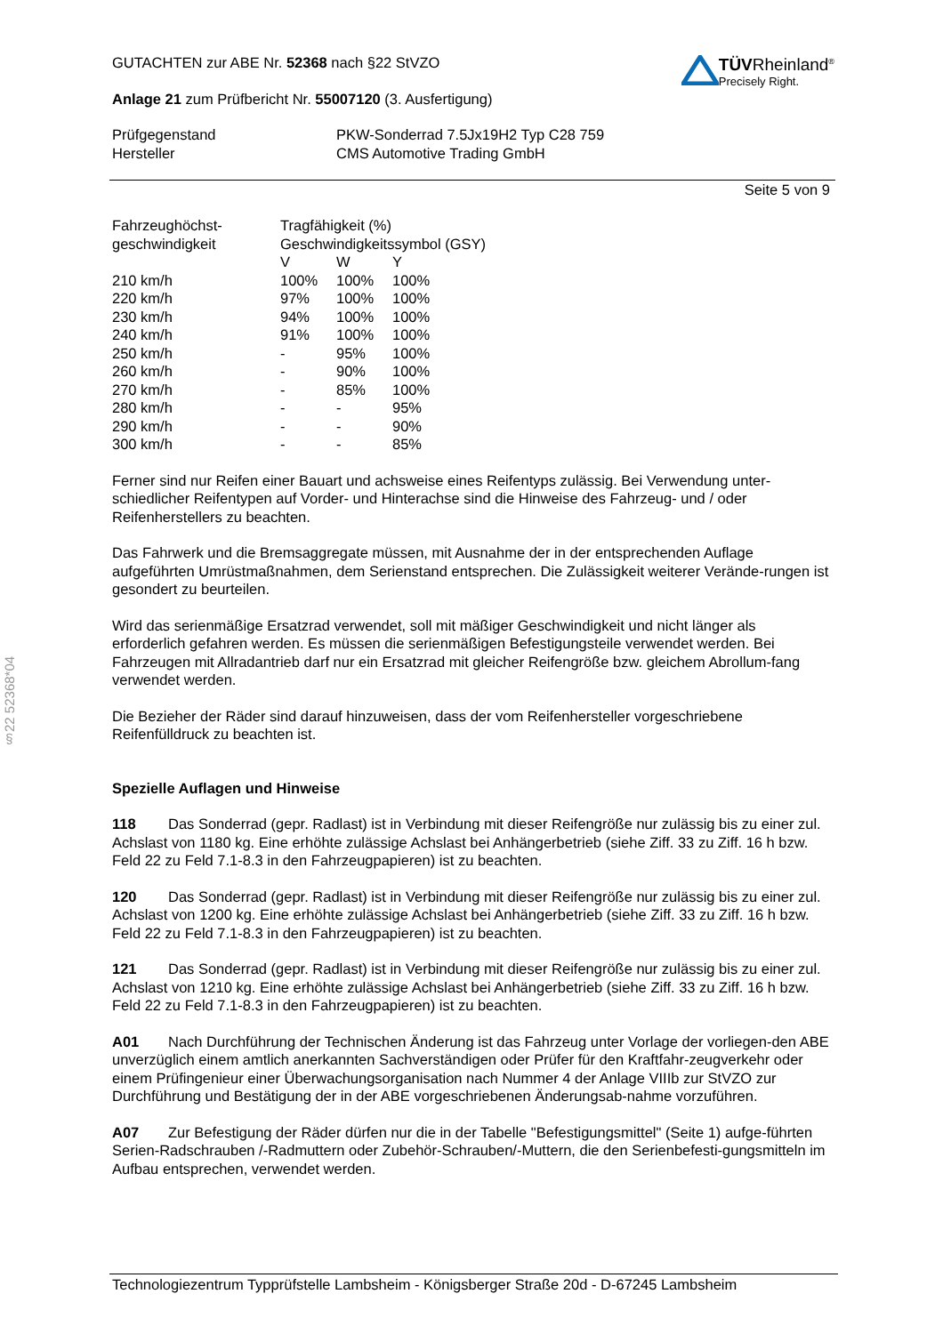§22 52368*04
GUTACHTEN zur ABE Nr. 52368 nach §22 StVZO
Anlage 21 zum Prüfbericht Nr. 55007120 (3. Ausfertigung)
TÜVRheinland<sup>®</sup>
Precisely Right.
| Prüfgegenstand | PKW-Sonderrad 7.5Jx19H2 Typ C28 759 |
| Hersteller | CMS Automotive Trading GmbH |
Seite 5 von 9
| Fahrzeughöchst- | Tragfähigkeit (%) | | |
| geschwindigkeit | Geschwindigkeitssymbol (GSY) | | |
| | V | W | Y |
| 210 km/h | 100% | 100% | 100% |
| 220 km/h | 97% | 100% | 100% |
| 230 km/h | 94% | 100% | 100% |
| 240 km/h | 91% | 100% | 100% |
| 250 km/h | - | 95% | 100% |
| 260 km/h | - | 90% | 100% |
| 270 km/h | - | 85% | 100% |
| 280 km/h | - | - | 95% |
| 290 km/h | - | - | 90% |
| 300 km/h | - | - | 85% |
Ferner sind nur Reifen einer Bauart und achsweise eines Reifentyps zulässig. Bei Verwendung unter-schiedlicher Reifentypen auf Vorder- und Hinterachse sind die Hinweise des Fahrzeug- und / oder Reifenherstellers zu beachten.
Das Fahrwerk und die Bremsaggregate müssen, mit Ausnahme der in der entsprechenden Auflage aufgeführten Umrüstmaßnahmen, dem Serienstand entsprechen. Die Zulässigkeit weiterer Verände-rungen ist gesondert zu beurteilen.
Wird das serienmäßige Ersatzrad verwendet, soll mit mäßiger Geschwindigkeit und nicht länger als erforderlich gefahren werden. Es müssen die serienmäßigen Befestigungsteile verwendet werden. Bei Fahrzeugen mit Allradantrieb darf nur ein Ersatzrad mit gleicher Reifengröße bzw. gleichem Abrollum-fang verwendet werden.
Die Bezieher der Räder sind darauf hinzuweisen, dass der vom Reifenhersteller vorgeschriebene Reifenfülldruck zu beachten ist.
Spezielle Auflagen und Hinweise
118 Das Sonderrad (gepr. Radlast) ist in Verbindung mit dieser Reifengröße nur zulässig bis zu einer zul. Achslast von 1180 kg. Eine erhöhte zulässige Achslast bei Anhängerbetrieb (siehe Ziff. 33 zu Ziff. 16 h bzw. Feld 22 zu Feld 7.1-8.3 in den Fahrzeugpapieren) ist zu beachten.
120 Das Sonderrad (gepr. Radlast) ist in Verbindung mit dieser Reifengröße nur zulässig bis zu einer zul. Achslast von 1200 kg. Eine erhöhte zulässige Achslast bei Anhängerbetrieb (siehe Ziff. 33 zu Ziff. 16 h bzw. Feld 22 zu Feld 7.1-8.3 in den Fahrzeugpapieren) ist zu beachten.
121 Das Sonderrad (gepr. Radlast) ist in Verbindung mit dieser Reifengröße nur zulässig bis zu einer zul. Achslast von 1210 kg. Eine erhöhte zulässige Achslast bei Anhängerbetrieb (siehe Ziff. 33 zu Ziff. 16 h bzw. Feld 22 zu Feld 7.1-8.3 in den Fahrzeugpapieren) ist zu beachten.
A01 Nach Durchführung der Technischen Änderung ist das Fahrzeug unter Vorlage der vorliegen-den ABE unverzüglich einem amtlich anerkannten Sachverständigen oder Prüfer für den Kraftfahr-zeugverkehr oder einem Prüfingenieur einer Überwachungsorganisation nach Nummer 4 der Anlage VIIIb zur StVZO zur Durchführung und Bestätigung der in der ABE vorgeschriebenen Änderungsab-nahme vorzuführen.
A07 Zur Befestigung der Räder dürfen nur die in der Tabelle "Befestigungsmittel" (Seite 1) aufge-führten Serien-Radschrauben /-Radmuttern oder Zubehör-Schrauben/-Muttern, die den Serienbefesti-gungsmitteln im Aufbau entsprechen, verwendet werden.
Technologiezentrum Typprüfstelle Lambsheim - Königsberger Straße 20d - D-67245 Lambsheim